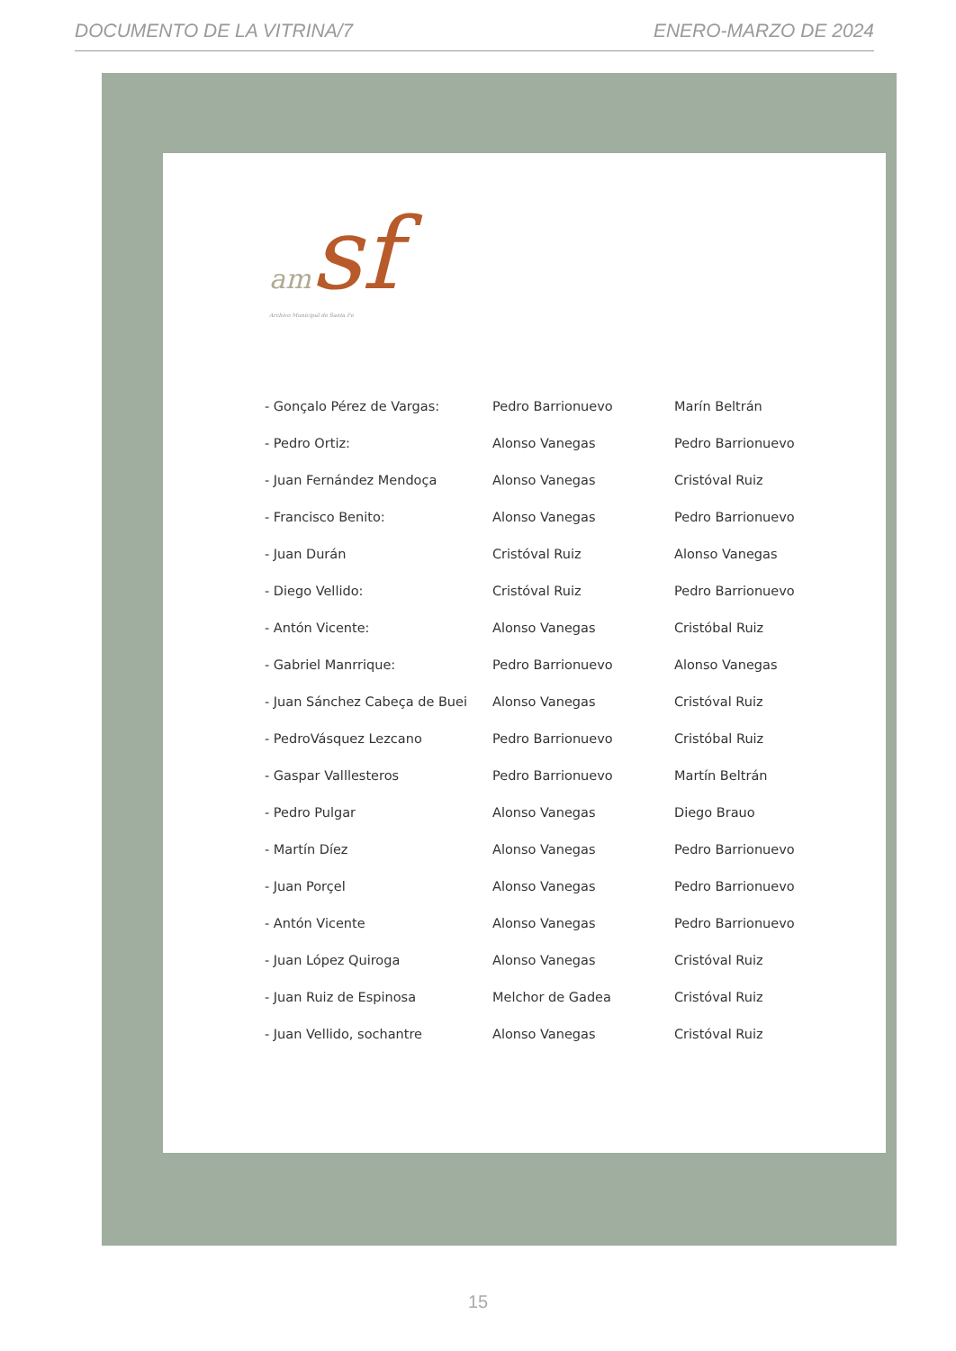DOCUMENTO DE LA VITRINA/7 ENERO-MARZO DE 2024
am sf
Archivo Municipal de Santa Fe
| - Gonçalo Pérez de Vargas: | Pedro Barrionuevo | Marín Beltrán |
| - Pedro Ortiz: | Alonso Vanegas | Pedro Barrionuevo |
| - Juan Fernández Mendoça | Alonso Vanegas | Cristóval Ruiz |
| - Francisco Benito: | Alonso Vanegas | Pedro Barrionuevo |
| - Juan Durán | Cristóval Ruiz | Alonso Vanegas |
| - Diego Vellido: | Cristóval Ruiz | Pedro Barrionuevo |
| - Antón Vicente: | Alonso Vanegas | Cristóbal Ruiz |
| - Gabriel Manrrique: | Pedro Barrionuevo | Alonso Vanegas |
| - Juan Sánchez Cabeça de Buei | Alonso Vanegas | Cristóval Ruiz |
| - PedroVásquez Lezcano | Pedro Barrionuevo | Cristóbal Ruiz |
| - Gaspar Valllesteros | Pedro Barrionuevo | Martín Beltrán |
| - Pedro Pulgar | Alonso Vanegas | Diego Brauo |
| - Martín Díez | Alonso Vanegas | Pedro Barrionuevo |
| - Juan Porçel | Alonso Vanegas | Pedro Barrionuevo |
| - Antón Vicente | Alonso Vanegas | Pedro Barrionuevo |
| - Juan López Quiroga | Alonso Vanegas | Cristóval Ruiz |
| - Juan Ruiz de Espinosa | Melchor de Gadea | Cristóval Ruiz |
| - Juan Vellido, sochantre | Alonso Vanegas | Cristóval Ruiz |
15